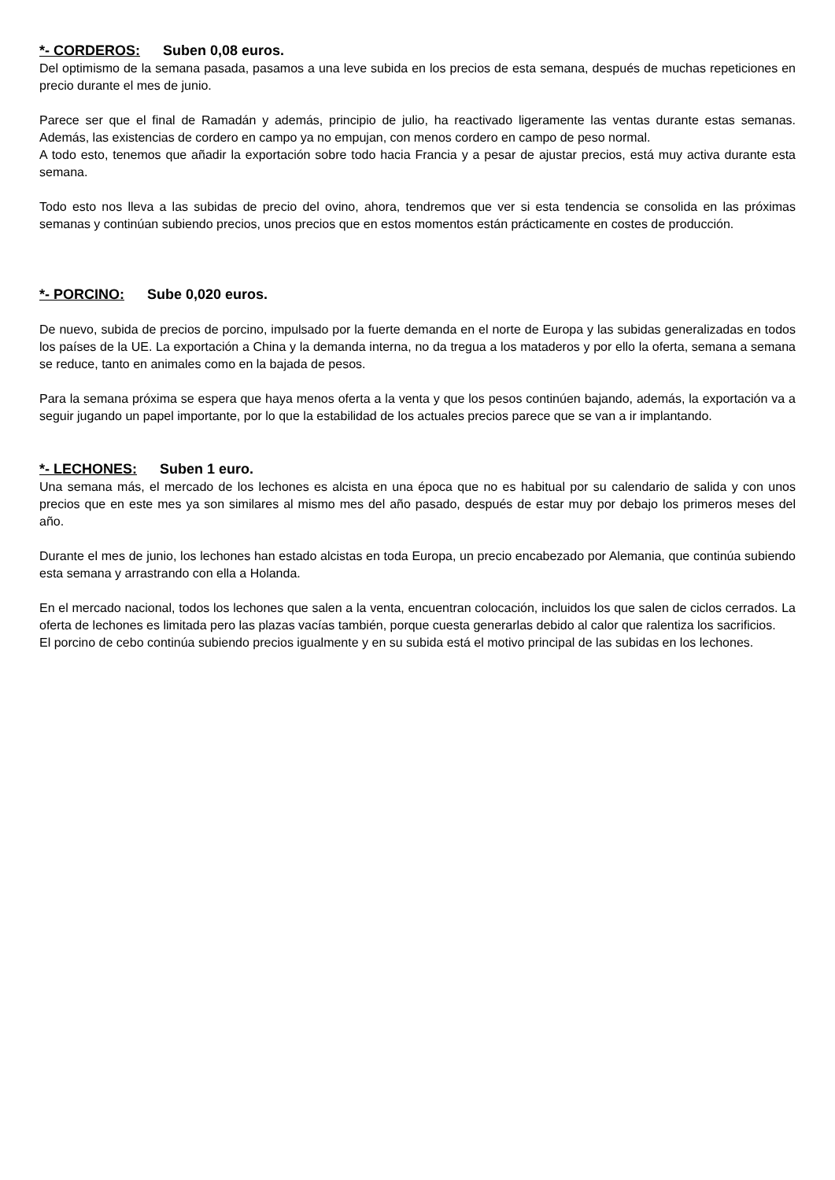*- CORDEROS: Suben 0,08 euros.
Del optimismo de la semana pasada, pasamos a una leve subida en los precios de esta semana, después de muchas repeticiones en precio durante el mes de junio.
Parece ser que el final de Ramadán y además, principio de julio, ha reactivado ligeramente las ventas durante estas semanas. Además, las existencias de cordero en campo ya no empujan, con menos cordero en campo de peso normal.
A todo esto, tenemos que añadir la exportación sobre todo hacia Francia y a pesar de ajustar precios, está muy activa durante esta semana.
Todo esto nos lleva a las subidas de precio del ovino, ahora, tendremos que ver si esta tendencia se consolida en las próximas semanas y continúan subiendo precios, unos precios que en estos momentos están prácticamente en costes de producción.
*- PORCINO: Sube 0,020 euros.
De nuevo, subida de precios de porcino, impulsado por la fuerte demanda en el norte de Europa y las subidas generalizadas en todos los países de la UE. La exportación a China y la demanda interna, no da tregua a los mataderos y por ello la oferta, semana a semana se reduce, tanto en animales como en la bajada de pesos.
Para la semana próxima se espera que haya menos oferta a la venta y que los pesos continúen bajando, además, la exportación va a seguir jugando un papel importante, por lo que la estabilidad de los actuales precios parece que se van a ir implantando.
*- LECHONES: Suben 1 euro.
Una semana más, el mercado de los lechones es alcista en una época que no es habitual por su calendario de salida y con unos precios que en este mes ya son similares al mismo mes del año pasado, después de estar muy por debajo los primeros meses del año.
Durante el mes de junio, los lechones han estado alcistas en toda Europa, un precio encabezado por Alemania, que continúa subiendo esta semana y arrastrando con ella a Holanda.
En el mercado nacional, todos los lechones que salen a la venta, encuentran colocación, incluidos los que salen de ciclos cerrados. La oferta de lechones es limitada pero las plazas vacías también, porque cuesta generarlas debido al calor que ralentiza los sacrificios.
El porcino de cebo continúa subiendo precios igualmente y en su subida está el motivo principal de las subidas en los lechones.